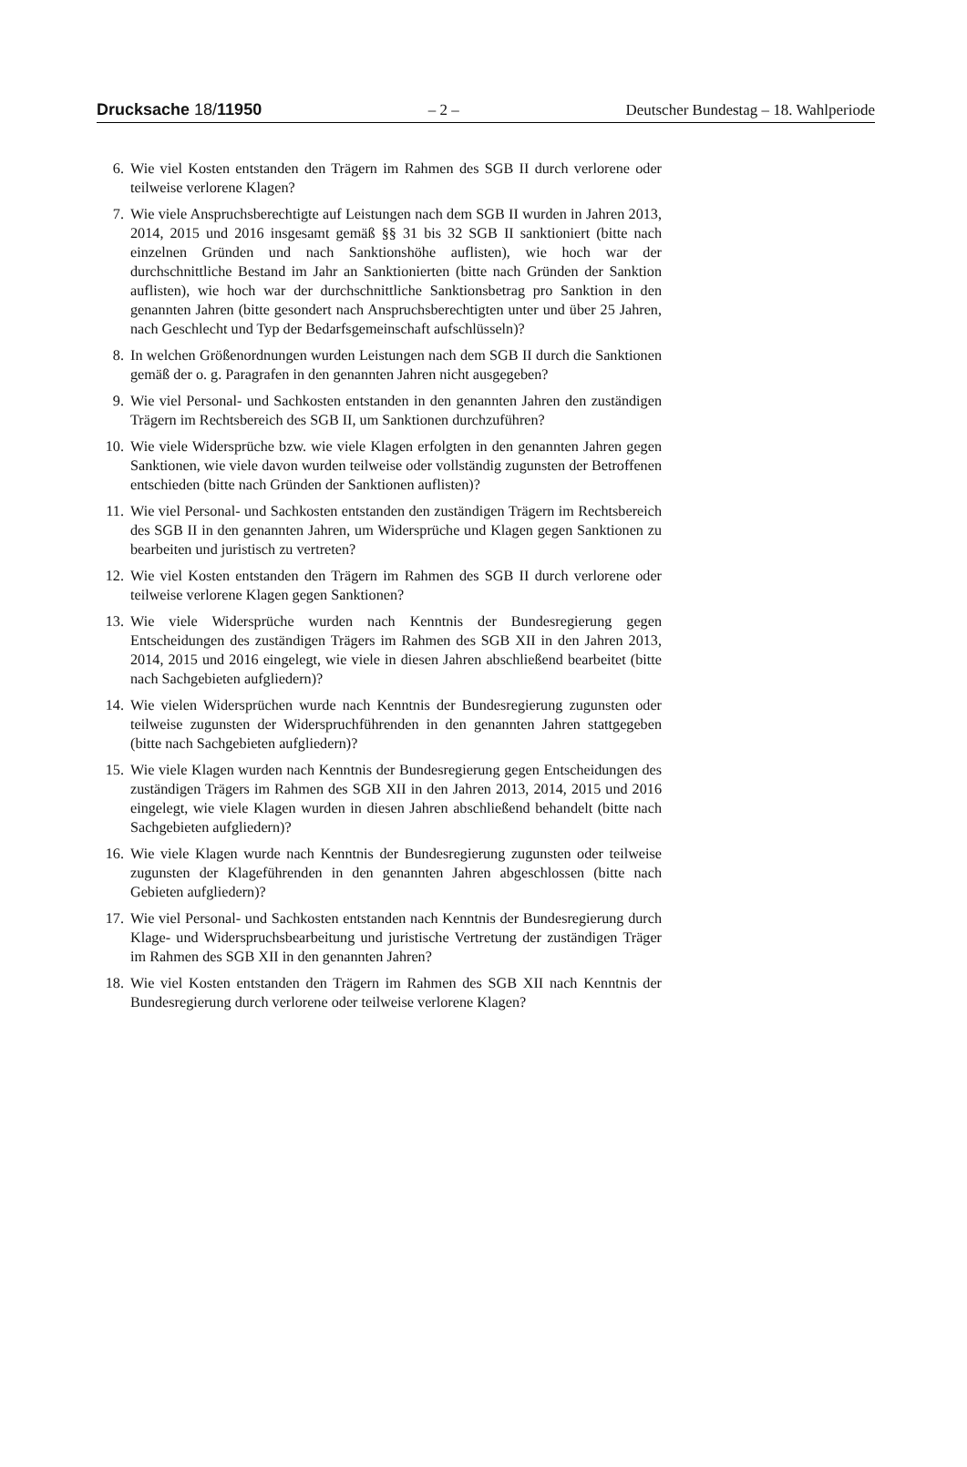Drucksache 18/11950 – 2 – Deutscher Bundestag – 18. Wahlperiode
6. Wie viel Kosten entstanden den Trägern im Rahmen des SGB II durch verlorene oder teilweise verlorene Klagen?
7. Wie viele Anspruchsberechtigte auf Leistungen nach dem SGB II wurden in Jahren 2013, 2014, 2015 und 2016 insgesamt gemäß §§ 31 bis 32 SGB II sanktioniert (bitte nach einzelnen Gründen und nach Sanktionshöhe auflisten), wie hoch war der durchschnittliche Bestand im Jahr an Sanktionierten (bitte nach Gründen der Sanktion auflisten), wie hoch war der durchschnittliche Sanktionsbetrag pro Sanktion in den genannten Jahren (bitte gesondert nach Anspruchsberechtigten unter und über 25 Jahren, nach Geschlecht und Typ der Bedarfsgemeinschaft aufschlüsseln)?
8. In welchen Größenordnungen wurden Leistungen nach dem SGB II durch die Sanktionen gemäß der o. g. Paragrafen in den genannten Jahren nicht ausgegeben?
9. Wie viel Personal- und Sachkosten entstanden in den genannten Jahren den zuständigen Trägern im Rechtsbereich des SGB II, um Sanktionen durchzuführen?
10. Wie viele Widersprüche bzw. wie viele Klagen erfolgten in den genannten Jahren gegen Sanktionen, wie viele davon wurden teilweise oder vollständig zugunsten der Betroffenen entschieden (bitte nach Gründen der Sanktionen auflisten)?
11. Wie viel Personal- und Sachkosten entstanden den zuständigen Trägern im Rechtsbereich des SGB II in den genannten Jahren, um Widersprüche und Klagen gegen Sanktionen zu bearbeiten und juristisch zu vertreten?
12. Wie viel Kosten entstanden den Trägern im Rahmen des SGB II durch verlorene oder teilweise verlorene Klagen gegen Sanktionen?
13. Wie viele Widersprüche wurden nach Kenntnis der Bundesregierung gegen Entscheidungen des zuständigen Trägers im Rahmen des SGB XII in den Jahren 2013, 2014, 2015 und 2016 eingelegt, wie viele in diesen Jahren abschließend bearbeitet (bitte nach Sachgebieten aufgliedern)?
14. Wie vielen Widersprüchen wurde nach Kenntnis der Bundesregierung zugunsten oder teilweise zugunsten der Widerspruchführenden in den genannten Jahren stattgegeben (bitte nach Sachgebieten aufgliedern)?
15. Wie viele Klagen wurden nach Kenntnis der Bundesregierung gegen Entscheidungen des zuständigen Trägers im Rahmen des SGB XII in den Jahren 2013, 2014, 2015 und 2016 eingelegt, wie viele Klagen wurden in diesen Jahren abschließend behandelt (bitte nach Sachgebieten aufgliedern)?
16. Wie viele Klagen wurde nach Kenntnis der Bundesregierung zugunsten oder teilweise zugunsten der Klageführenden in den genannten Jahren abgeschlossen (bitte nach Gebieten aufgliedern)?
17. Wie viel Personal- und Sachkosten entstanden nach Kenntnis der Bundesregierung durch Klage- und Widerspruchsbearbeitung und juristische Vertretung der zuständigen Träger im Rahmen des SGB XII in den genannten Jahren?
18. Wie viel Kosten entstanden den Trägern im Rahmen des SGB XII nach Kenntnis der Bundesregierung durch verlorene oder teilweise verlorene Klagen?